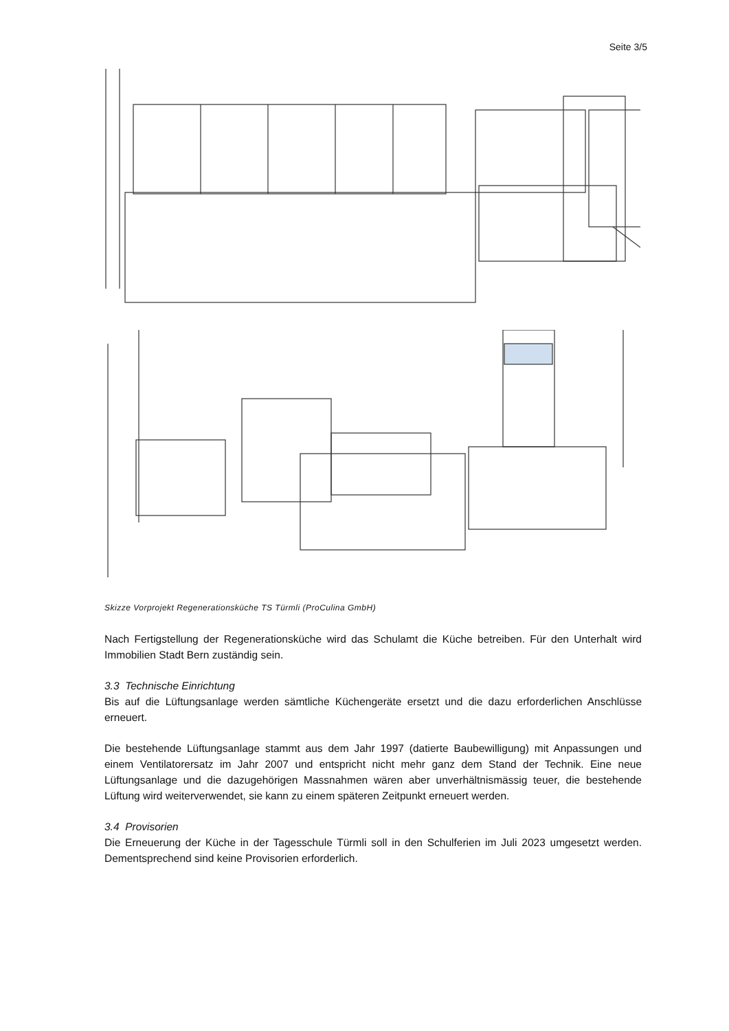Seite 3/5
Skizze Vorprojekt Regenerationsküche TS Türmli (ProCulina GmbH)
Nach Fertigstellung der Regenerationsküche wird das Schulamt die Küche betreiben. Für den Unterhalt wird Immobilien Stadt Bern zuständig sein.
3.3 Technische Einrichtung
Bis auf die Lüftungsanlage werden sämtliche Küchengeräte ersetzt und die dazu erforderlichen Anschlüsse erneuert.
Die bestehende Lüftungsanlage stammt aus dem Jahr 1997 (datierte Baubewilligung) mit Anpassungen und einem Ventilatorersatz im Jahr 2007 und entspricht nicht mehr ganz dem Stand der Technik. Eine neue Lüftungsanlage und die dazugehörigen Massnahmen wären aber unverhältnismässig teuer, die bestehende Lüftung wird weiterverwendet, sie kann zu einem späteren Zeitpunkt erneuert werden.
3.4 Provisorien
Die Erneuerung der Küche in der Tagesschule Türmli soll in den Schulferien im Juli 2023 umgesetzt werden. Dementsprechend sind keine Provisorien erforderlich.